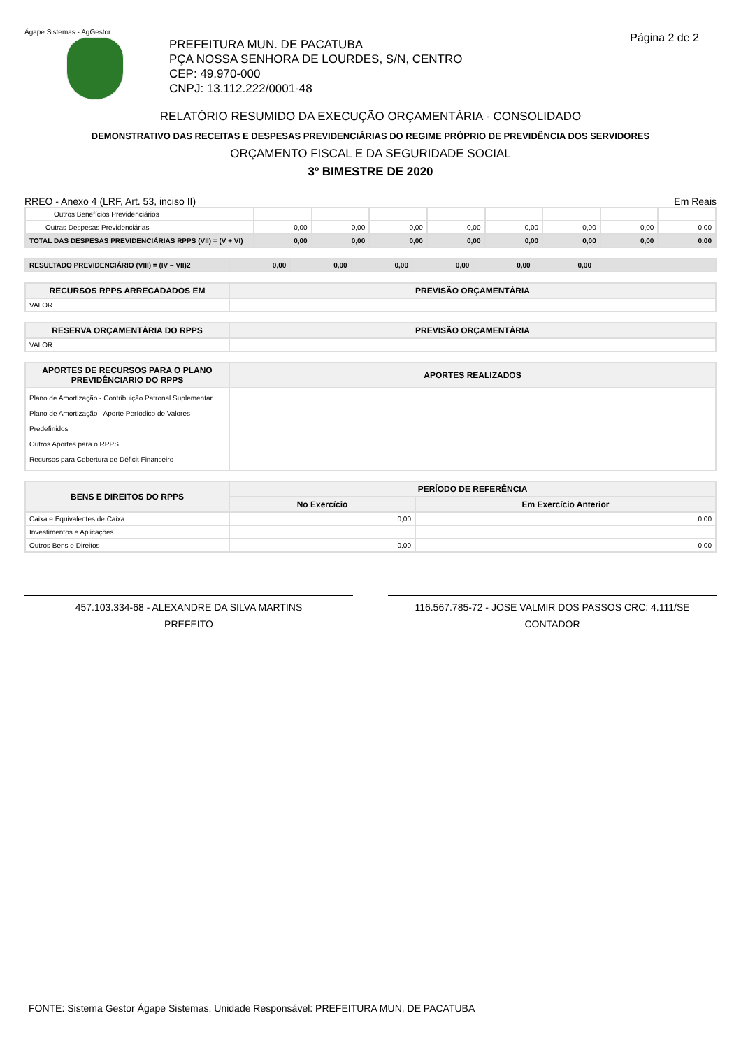Ágape Sistemas - AgGestor
Página 2 de 2
PREFEITURA MUN. DE PACATUBA
PÇA NOSSA SENHORA DE LOURDES, S/N, CENTRO
CEP: 49.970-000
CNPJ: 13.112.222/0001-48
RELATÓRIO RESUMIDO DA EXECUÇÃO ORÇAMENTÁRIA - CONSOLIDADO
DEMONSTRATIVO DAS RECEITAS E DESPESAS PREVIDENCIÁRIAS DO REGIME PRÓPRIO DE PREVIDÊNCIA DOS SERVIDORES
ORÇAMENTO FISCAL E DA SEGURIDADE SOCIAL
3º BIMESTRE DE 2020
RREO - Anexo 4 (LRF, Art. 53, inciso II) Em Reais
| Outros Benefícios Previdenciários | | | | | | | | |
| Outras Despesas Previdenciárias | 0,00 | 0,00 | 0,00 | 0,00 | 0,00 | 0,00 | 0,00 | 0,00 |
| TOTAL DAS DESPESAS PREVIDENCIÁRIAS RPPS (VII) = (V + VI) | 0,00 | 0,00 | 0,00 | 0,00 | 0,00 | 0,00 | 0,00 | 0,00 |
| RESULTADO PREVIDENCIÁRIO (VIII) = (IV – VII)2 | 0,00 | 0,00 | 0,00 | 0,00 | 0,00 | 0,00 | |
| RECURSOS RPPS ARRECADADOS EM | PREVISÃO ORÇAMENTÁRIA |
| --- | --- |
| VALOR | |
| RESERVA ORÇAMENTÁRIA DO RPPS | PREVISÃO ORÇAMENTÁRIA |
| --- | --- |
| VALOR | |
| APORTES DE RECURSOS PARA O PLANO PREVIDÊNCIARIO DO RPPS | APORTES REALIZADOS |
| --- | --- |
| Plano de Amortização - Contribuição Patronal Suplementar Plano de Amortização - Aporte Períodico de Valores Predefinidos Outros Aportes para o RPPS Recursos para Cobertura de Déficit Financeiro | |
| BENS E DIREITOS DO RPPS | PERÍODO DE REFERÊNCIA | |
| --- | --- | --- |
| | No Exercício | Em Exercício Anterior |
| Caixa e Equivalentes de Caixa | 0,00 | 0,00 |
| Investimentos e Aplicações | | |
| Outros Bens e Direitos | 0,00 | 0,00 |
457.103.334-68 - ALEXANDRE DA SILVA MARTINS
PREFEITO
116.567.785-72 - JOSE VALMIR DOS PASSOS CRC: 4.111/SE
CONTADOR
FONTE: Sistema Gestor Ágape Sistemas, Unidade Responsável: PREFEITURA MUN. DE PACATUBA